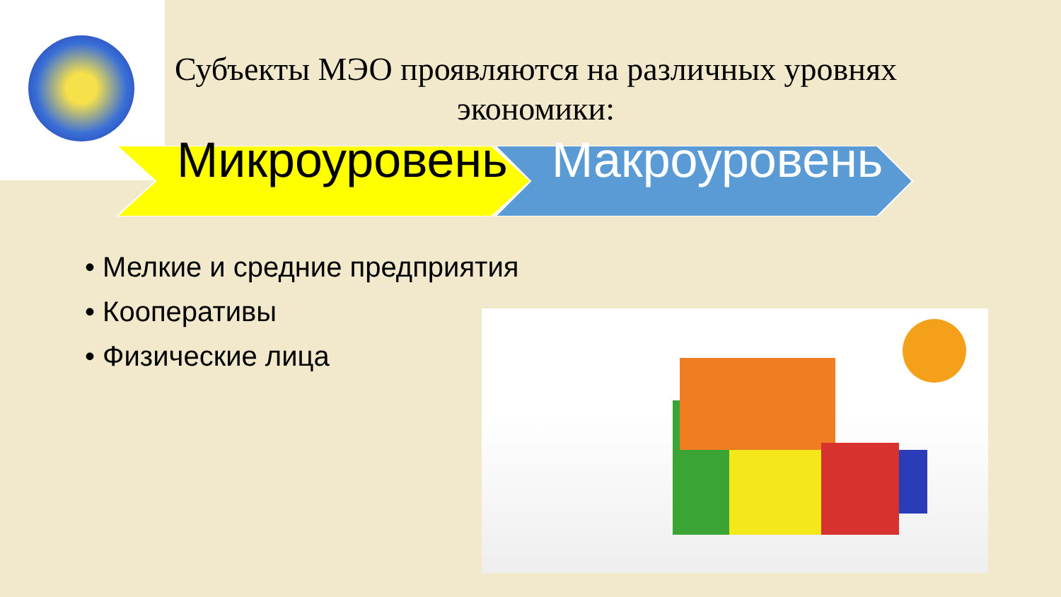Субъекты МЭО проявляются на различных уровнях экономики:
Микроуровень
Макроуровень
• Мелкие и средние предприятия
• Кооперативы
• Физические лица